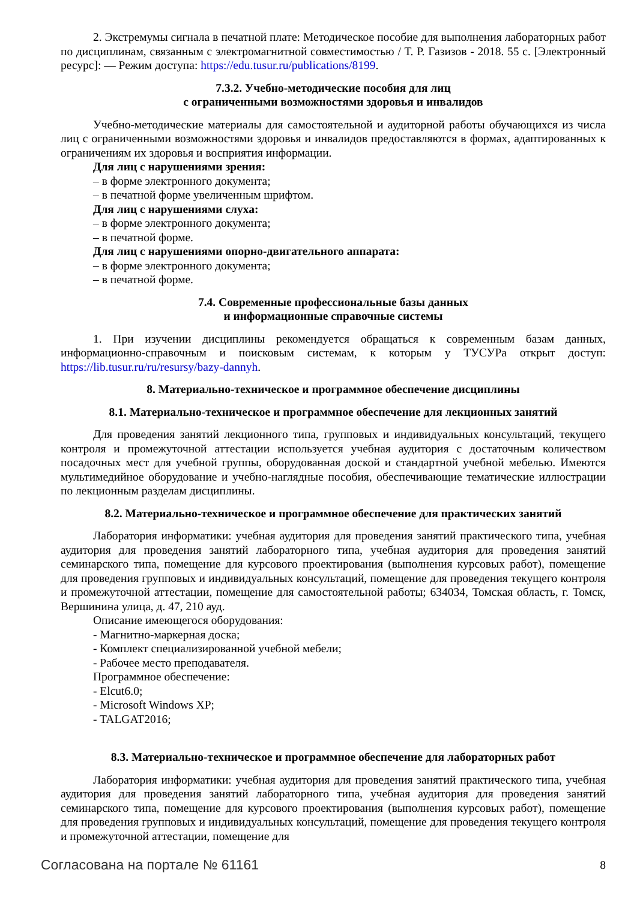2. Экстремумы сигнала в печатной плате: Методическое пособие для выполнения лабораторных работ по дисциплинам, связанным с электромагнитной совместимостью / Т. Р. Газизов - 2018. 55 с. [Электронный ресурс]: — Режим доступа: https://edu.tusur.ru/publications/8199.
7.3.2. Учебно-методические пособия для лиц
с ограниченными возможностями здоровья и инвалидов
Учебно-методические материалы для самостоятельной и аудиторной работы обучающихся из числа лиц с ограниченными возможностями здоровья и инвалидов предоставляются в формах, адаптированных к ограничениям их здоровья и восприятия информации.
Для лиц с нарушениями зрения:
– в форме электронного документа;
– в печатной форме увеличенным шрифтом.
Для лиц с нарушениями слуха:
– в форме электронного документа;
– в печатной форме.
Для лиц с нарушениями опорно-двигательного аппарата:
– в форме электронного документа;
– в печатной форме.
7.4. Современные профессиональные базы данных
и информационные справочные системы
1. При изучении дисциплины рекомендуется обращаться к современным базам данных, информационно-справочным и поисковым системам, к которым у ТУСУРа открыт доступ: https://lib.tusur.ru/ru/resursy/bazy-dannyh.
8. Материально-техническое и программное обеспечение дисциплины
8.1. Материально-техническое и программное обеспечение для лекционных занятий
Для проведения занятий лекционного типа, групповых и индивидуальных консультаций, текущего контроля и промежуточной аттестации используется учебная аудитория с достаточным количеством посадочных мест для учебной группы, оборудованная доской и стандартной учебной мебелью. Имеются мультимедийное оборудование и учебно-наглядные пособия, обеспечивающие тематические иллюстрации по лекционным разделам дисциплины.
8.2. Материально-техническое и программное обеспечение для практических занятий
Лаборатория информатики: учебная аудитория для проведения занятий практического типа, учебная аудитория для проведения занятий лабораторного типа, учебная аудитория для проведения занятий семинарского типа, помещение для курсового проектирования (выполнения курсовых работ), помещение для проведения групповых и индивидуальных консультаций, помещение для проведения текущего контроля и промежуточной аттестации, помещение для самостоятельной работы; 634034, Томская область, г. Томск, Вершинина улица, д. 47, 210 ауд.
Описание имеющегося оборудования:
- Магнитно-маркерная доска;
- Комплект специализированной учебной мебели;
- Рабочее место преподавателя.
Программное обеспечение:
- Elcut6.0;
- Microsoft Windows XP;
- TALGAT2016;
8.3. Материально-техническое и программное обеспечение для лабораторных работ
Лаборатория информатики: учебная аудитория для проведения занятий практического типа, учебная аудитория для проведения занятий лабораторного типа, учебная аудитория для проведения занятий семинарского типа, помещение для курсового проектирования (выполнения курсовых работ), помещение для проведения групповых и индивидуальных консультаций, помещение для проведения текущего контроля и промежуточной аттестации, помещение для
Согласована на портале № 61161 8